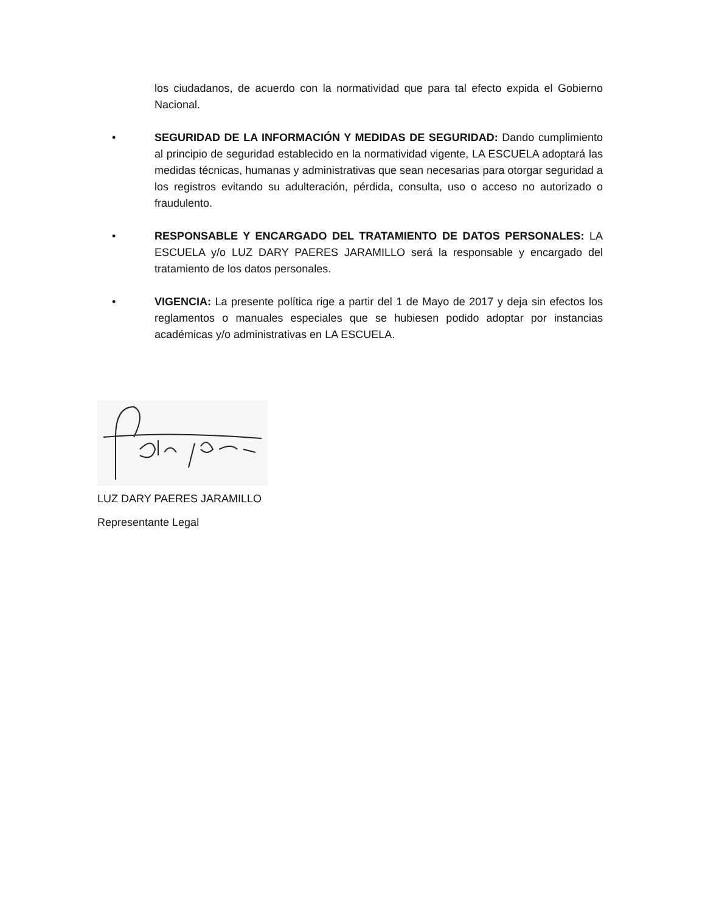los ciudadanos, de acuerdo con la normatividad que para tal efecto expida el Gobierno Nacional.
• SEGURIDAD DE LA INFORMACIÓN Y MEDIDAS DE SEGURIDAD: Dando cumplimiento al principio de seguridad establecido en la normatividad vigente, LA ESCUELA adoptará las medidas técnicas, humanas y administrativas que sean necesarias para otorgar seguridad a los registros evitando su adulteración, pérdida, consulta, uso o acceso no autorizado o fraudulento.
• RESPONSABLE Y ENCARGADO DEL TRATAMIENTO DE DATOS PERSONALES: LA ESCUELA y/o LUZ DARY PAERES JARAMILLO será la responsable y encargado del tratamiento de los datos personales.
• VIGENCIA: La presente política rige a partir del 1 de Mayo de 2017 y deja sin efectos los reglamentos o manuales especiales que se hubiesen podido adoptar por instancias académicas y/o administrativas en LA ESCUELA.
LUZ DARY PAERES JARAMILLO
Representante Legal